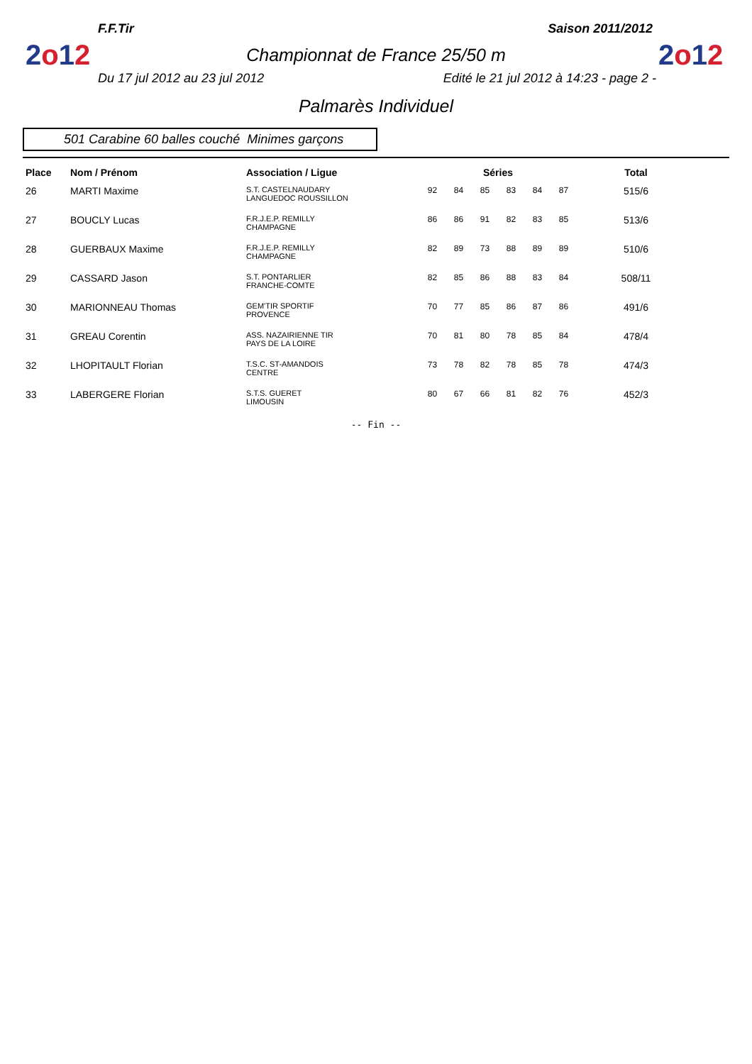2o12
2o12
F.F.Tir Saison 2011/2012
Championnat de France 25/50 m
Du 17 jul 2012 au 23 jul 2012 Edité le 21 jul 2012 à 14:23 - page 2 -
Palmarès Individuel
501 Carabine 60 balles couché Minimes garçons
| Place | Nom / Prénom | Association / Ligue | Séries | | | | | | | Total |
| --- | --- | --- | --- | --- | --- | --- | --- | --- | --- | --- |
| 26 | MARTI Maxime | S.T. CASTELNAUDARY LANGUEDOC ROUSSILLON | 92 | 84 | 85 | 83 | 84 | 87 | | 515/6 |
| 27 | BOUCLY Lucas | F.R.J.E.P. REMILLY CHAMPAGNE | 86 | 86 | 91 | 82 | 83 | 85 | | 513/6 |
| 28 | GUERBAUX Maxime | F.R.J.E.P. REMILLY CHAMPAGNE | 82 | 89 | 73 | 88 | 89 | 89 | | 510/6 |
| 29 | CASSARD Jason | S.T. PONTARLIER FRANCHE-COMTE | 82 | 85 | 86 | 88 | 83 | 84 | | 508/11 |
| 30 | MARIONNEAU Thomas | GEM'TIR SPORTIF PROVENCE | 70 | 77 | 85 | 86 | 87 | 86 | | 491/6 |
| 31 | GREAU Corentin | ASS. NAZAIRIENNE TIR PAYS DE LA LOIRE | 70 | 81 | 80 | 78 | 85 | 84 | | 478/4 |
| 32 | LHOPITAULT Florian | T.S.C. ST-AMANDOIS CENTRE | 73 | 78 | 82 | 78 | 85 | 78 | | 474/3 |
| 33 | LABERGERE Florian | S.T.S. GUERET LIMOUSIN | 80 | 67 | 66 | 81 | 82 | 76 | | 452/3 |
-- Fin --